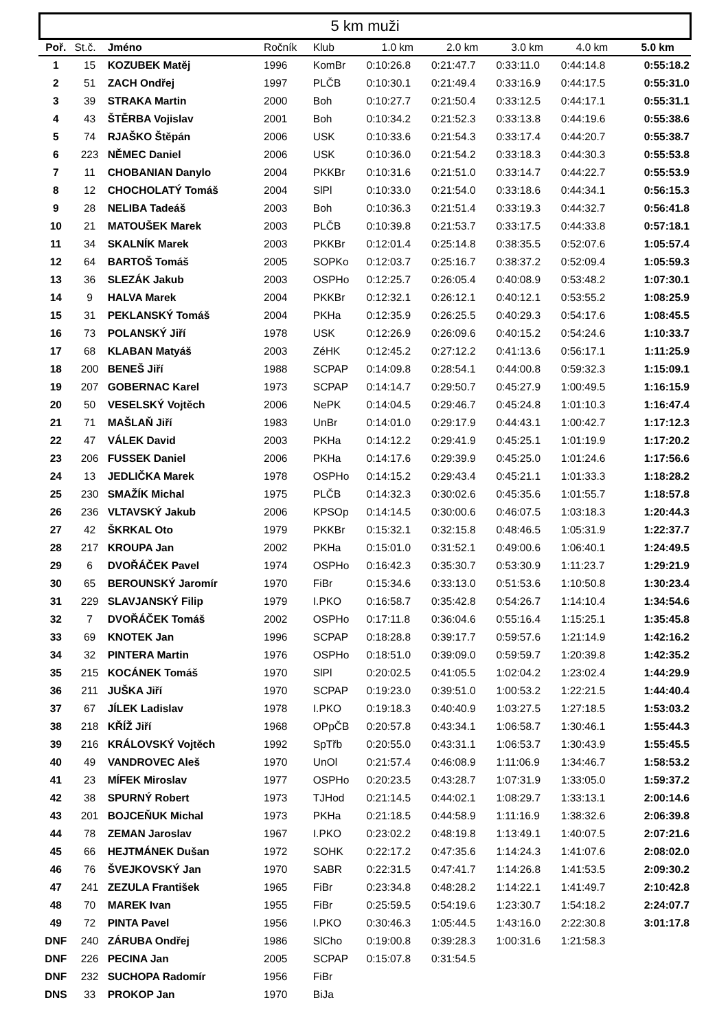5 km muži
| Poř. | St.č. | Jméno | Ročník | Klub | 1.0 km | 2.0 km | 3.0 km | 4.0 km | 5.0 km |
| --- | --- | --- | --- | --- | --- | --- | --- | --- | --- |
| 1 | 15 | KOZUBEK Matěj | 1996 | KomBr | 0:10:26.8 | 0:21:47.7 | 0:33:11.0 | 0:44:14.8 | 0:55:18.2 |
| 2 | 51 | ZACH Ondřej | 1997 | PLČB | 0:10:30.1 | 0:21:49.4 | 0:33:16.9 | 0:44:17.5 | 0:55:31.0 |
| 3 | 39 | STRAKA Martin | 2000 | Boh | 0:10:27.7 | 0:21:50.4 | 0:33:12.5 | 0:44:17.1 | 0:55:31.1 |
| 4 | 43 | ŠTĚRBA Vojislav | 2001 | Boh | 0:10:34.2 | 0:21:52.3 | 0:33:13.8 | 0:44:19.6 | 0:55:38.6 |
| 5 | 74 | RJAŠKO Štěpán | 2006 | USK | 0:10:33.6 | 0:21:54.3 | 0:33:17.4 | 0:44:20.7 | 0:55:38.7 |
| 6 | 223 | NĚMEC Daniel | 2006 | USK | 0:10:36.0 | 0:21:54.2 | 0:33:18.3 | 0:44:30.3 | 0:55:53.8 |
| 7 | 11 | CHOBANIAN Danylo | 2004 | PKKBr | 0:10:31.6 | 0:21:51.0 | 0:33:14.7 | 0:44:22.7 | 0:55:53.9 |
| 8 | 12 | CHOCHOLATÝ Tomáš | 2004 | SlPl | 0:10:33.0 | 0:21:54.0 | 0:33:18.6 | 0:44:34.1 | 0:56:15.3 |
| 9 | 28 | NELIBA Tadeáš | 2003 | Boh | 0:10:36.3 | 0:21:51.4 | 0:33:19.3 | 0:44:32.7 | 0:56:41.8 |
| 10 | 21 | MATOUŠEK Marek | 2003 | PLČB | 0:10:39.8 | 0:21:53.7 | 0:33:17.5 | 0:44:33.8 | 0:57:18.1 |
| 11 | 34 | SKALNÍK Marek | 2003 | PKKBr | 0:12:01.4 | 0:25:14.8 | 0:38:35.5 | 0:52:07.6 | 1:05:57.4 |
| 12 | 64 | BARTOŠ Tomáš | 2005 | SOPKo | 0:12:03.7 | 0:25:16.7 | 0:38:37.2 | 0:52:09.4 | 1:05:59.3 |
| 13 | 36 | SLEZÁK Jakub | 2003 | OSPHo | 0:12:25.7 | 0:26:05.4 | 0:40:08.9 | 0:53:48.2 | 1:07:30.1 |
| 14 | 9 | HALVA Marek | 2004 | PKKBr | 0:12:32.1 | 0:26:12.1 | 0:40:12.1 | 0:53:55.2 | 1:08:25.9 |
| 15 | 31 | PEKLANSKÝ Tomáš | 2004 | PKHa | 0:12:35.9 | 0:26:25.5 | 0:40:29.3 | 0:54:17.6 | 1:08:45.5 |
| 16 | 73 | POLANSKÝ Jiří | 1978 | USK | 0:12:26.9 | 0:26:09.6 | 0:40:15.2 | 0:54:24.6 | 1:10:33.7 |
| 17 | 68 | KLABAN Matyáš | 2003 | ZéHK | 0:12:45.2 | 0:27:12.2 | 0:41:13.6 | 0:56:17.1 | 1:11:25.9 |
| 18 | 200 | BENEŠ Jiří | 1988 | SCPAP | 0:14:09.8 | 0:28:54.1 | 0:44:00.8 | 0:59:32.3 | 1:15:09.1 |
| 19 | 207 | GOBERNAC Karel | 1973 | SCPAP | 0:14:14.7 | 0:29:50.7 | 0:45:27.9 | 1:00:49.5 | 1:16:15.9 |
| 20 | 50 | VESELSKÝ Vojtěch | 2006 | NePK | 0:14:04.5 | 0:29:46.7 | 0:45:24.8 | 1:01:10.3 | 1:16:47.4 |
| 21 | 71 | MAŠLAŇ Jiří | 1983 | UnBr | 0:14:01.0 | 0:29:17.9 | 0:44:43.1 | 1:00:42.7 | 1:17:12.3 |
| 22 | 47 | VÁLEK David | 2003 | PKHa | 0:14:12.2 | 0:29:41.9 | 0:45:25.1 | 1:01:19.9 | 1:17:20.2 |
| 23 | 206 | FUSSEK Daniel | 2006 | PKHa | 0:14:17.6 | 0:29:39.9 | 0:45:25.0 | 1:01:24.6 | 1:17:56.6 |
| 24 | 13 | JEDLIČKA Marek | 1978 | OSPHo | 0:14:15.2 | 0:29:43.4 | 0:45:21.1 | 1:01:33.3 | 1:18:28.2 |
| 25 | 230 | SMAŽÍK Michal | 1975 | PLČB | 0:14:32.3 | 0:30:02.6 | 0:45:35.6 | 1:01:55.7 | 1:18:57.8 |
| 26 | 236 | VLTAVSKÝ Jakub | 2006 | KPSOp | 0:14:14.5 | 0:30:00.6 | 0:46:07.5 | 1:03:18.3 | 1:20:44.3 |
| 27 | 42 | ŠKRKAL Oto | 1979 | PKKBr | 0:15:32.1 | 0:32:15.8 | 0:48:46.5 | 1:05:31.9 | 1:22:37.7 |
| 28 | 217 | KROUPA Jan | 2002 | PKHa | 0:15:01.0 | 0:31:52.1 | 0:49:00.6 | 1:06:40.1 | 1:24:49.5 |
| 29 | 6 | DVOŘÁČEK Pavel | 1974 | OSPHo | 0:16:42.3 | 0:35:30.7 | 0:53:30.9 | 1:11:23.7 | 1:29:21.9 |
| 30 | 65 | BEROUNSKÝ Jaromír | 1970 | FiBr | 0:15:34.6 | 0:33:13.0 | 0:51:53.6 | 1:10:50.8 | 1:30:23.4 |
| 31 | 229 | SLAVJANSKÝ Filip | 1979 | I.PKO | 0:16:58.7 | 0:35:42.8 | 0:54:26.7 | 1:14:10.4 | 1:34:54.6 |
| 32 | 7 | DVOŘÁČEK Tomáš | 2002 | OSPHo | 0:17:11.8 | 0:36:04.6 | 0:55:16.4 | 1:15:25.1 | 1:35:45.8 |
| 33 | 69 | KNOTEK Jan | 1996 | SCPAP | 0:18:28.8 | 0:39:17.7 | 0:59:57.6 | 1:21:14.9 | 1:42:16.2 |
| 34 | 32 | PINTERA Martin | 1976 | OSPHo | 0:18:51.0 | 0:39:09.0 | 0:59:59.7 | 1:20:39.8 | 1:42:35.2 |
| 35 | 215 | KOCÁNEK Tomáš | 1970 | SlPl | 0:20:02.5 | 0:41:05.5 | 1:02:04.2 | 1:23:02.4 | 1:44:29.9 |
| 36 | 211 | JUŠKA Jiří | 1970 | SCPAP | 0:19:23.0 | 0:39:51.0 | 1:00:53.2 | 1:22:21.5 | 1:44:40.4 |
| 37 | 67 | JÍLEK Ladislav | 1978 | I.PKO | 0:19:18.3 | 0:40:40.9 | 1:03:27.5 | 1:27:18.5 | 1:53:03.2 |
| 38 | 218 | KŘÍŽ Jiří | 1968 | OPpČB | 0:20:57.8 | 0:43:34.1 | 1:06:58.7 | 1:30:46.1 | 1:55:44.3 |
| 39 | 216 | KRÁLOVSKÝ Vojtěch | 1992 | SpTřb | 0:20:55.0 | 0:43:31.1 | 1:06:53.7 | 1:30:43.9 | 1:55:45.5 |
| 40 | 49 | VANDROVEC Aleš | 1970 | UnOl | 0:21:57.4 | 0:46:08.9 | 1:11:06.9 | 1:34:46.7 | 1:58:53.2 |
| 41 | 23 | MÍFEK Miroslav | 1977 | OSPHo | 0:20:23.5 | 0:43:28.7 | 1:07:31.9 | 1:33:05.0 | 1:59:37.2 |
| 42 | 38 | SPURNÝ Robert | 1973 | TJHod | 0:21:14.5 | 0:44:02.1 | 1:08:29.7 | 1:33:13.1 | 2:00:14.6 |
| 43 | 201 | BOJCEŇUK Michal | 1973 | PKHa | 0:21:18.5 | 0:44:58.9 | 1:11:16.9 | 1:38:32.6 | 2:06:39.8 |
| 44 | 78 | ZEMAN Jaroslav | 1967 | I.PKO | 0:23:02.2 | 0:48:19.8 | 1:13:49.1 | 1:40:07.5 | 2:07:21.6 |
| 45 | 66 | HEJTMÁNEK Dušan | 1972 | SOHK | 0:22:17.2 | 0:47:35.6 | 1:14:24.3 | 1:41:07.6 | 2:08:02.0 |
| 46 | 76 | ŠVEJKOVSKÝ Jan | 1970 | SABR | 0:22:31.5 | 0:47:41.7 | 1:14:26.8 | 1:41:53.5 | 2:09:30.2 |
| 47 | 241 | ZEZULA František | 1965 | FiBr | 0:23:34.8 | 0:48:28.2 | 1:14:22.1 | 1:41:49.7 | 2:10:42.8 |
| 48 | 70 | MAREK Ivan | 1955 | FiBr | 0:25:59.5 | 0:54:19.6 | 1:23:30.7 | 1:54:18.2 | 2:24:07.7 |
| 49 | 72 | PINTA Pavel | 1956 | I.PKO | 0:30:46.3 | 1:05:44.5 | 1:43:16.0 | 2:22:30.8 | 3:01:17.8 |
| DNF | 240 | ZÁRUBA Ondřej | 1986 | SlCho | 0:19:00.8 | 0:39:28.3 | 1:00:31.6 | 1:21:58.3 | |
| DNF | 226 | PECINA Jan | 2005 | SCPAP | 0:15:07.8 | 0:31:54.5 | | | |
| DNF | 232 | SUCHOPA Radomír | 1956 | FiBr | | | | | |
| DNS | 33 | PROKOP Jan | 1970 | BiJa | | | | | |